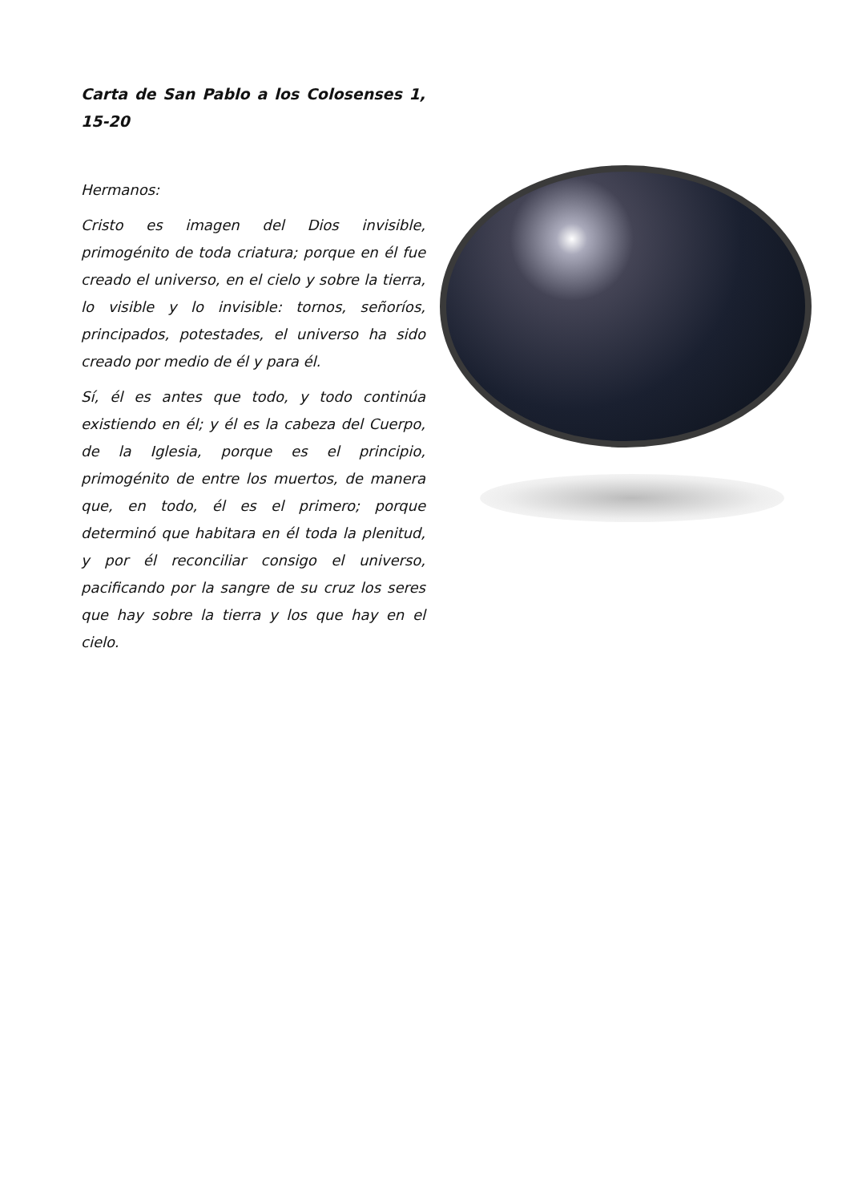Carta de San Pablo a los Colosenses 1, 15-20
Hermanos:
Cristo es imagen del Dios invisible, primogénito de toda criatura; porque en él fue creado el universo, en el cielo y sobre la tierra, lo visible y lo invisible: tornos, señoríos, principados, potestades, el universo ha sido creado por medio de él y para él.
Sí, él es antes que todo, y todo continúa existiendo en él; y él es la cabeza del Cuerpo, de la Iglesia, porque es el principio, primogénito de entre los muertos, de manera que, en todo, él es el primero; porque determinó que habitara en él toda la plenitud, y por él reconciliar consigo el universo, pacificando por la sangre de su cruz los seres que hay sobre la tierra y los que hay en el cielo.